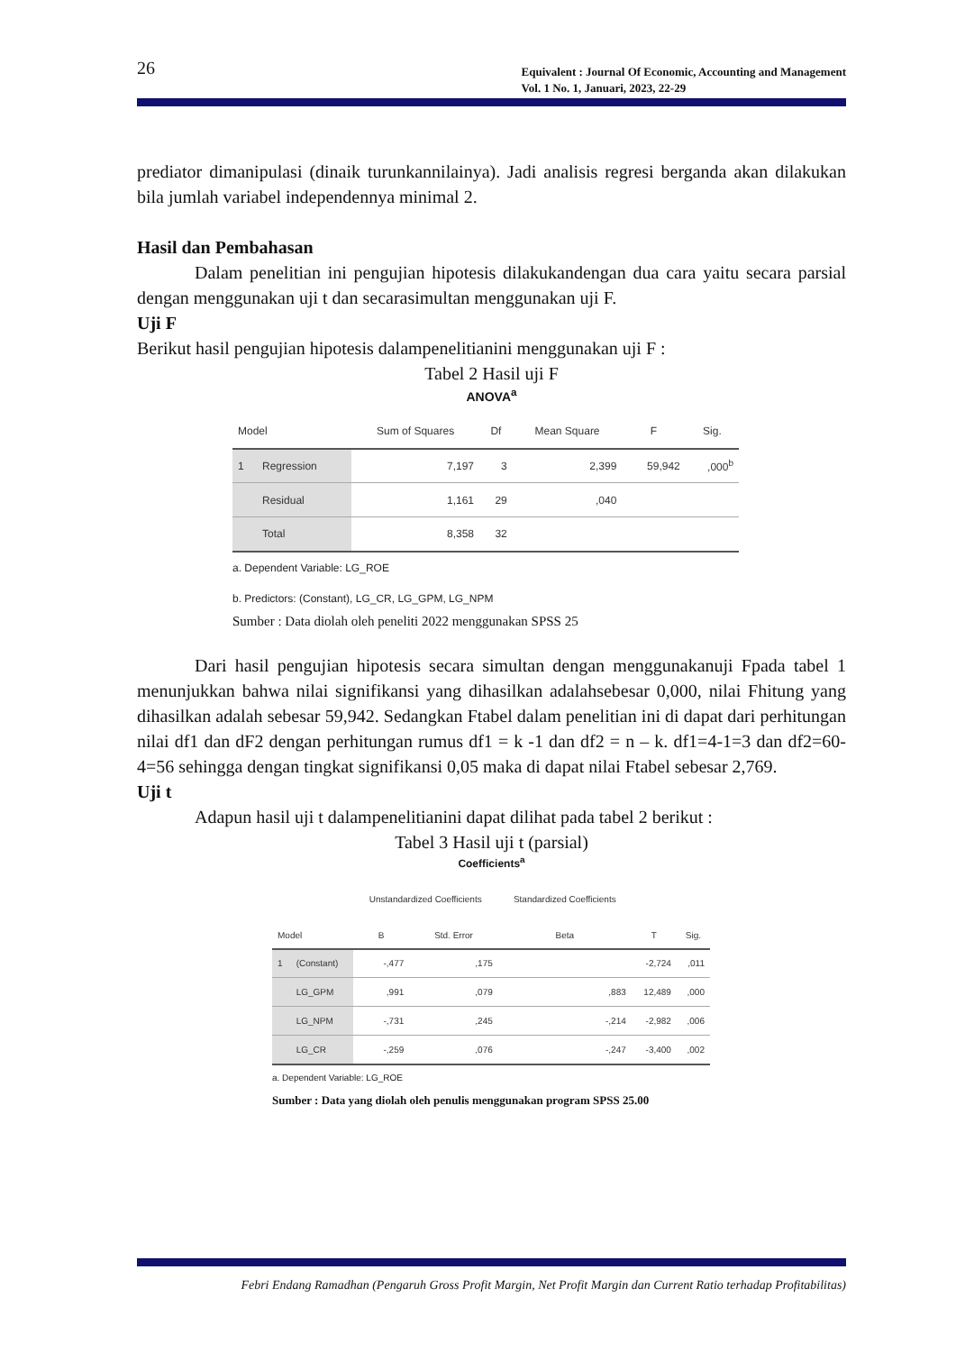26
Equivalent : Journal Of Economic, Accounting and Management
Vol. 1 No. 1, Januari, 2023, 22-29
prediator dimanipulasi (dinaik turunkannilainya). Jadi analisis regresi berganda akan dilakukan bila jumlah variabel independennya minimal 2.
Hasil dan Pembahasan
Dalam penelitian ini pengujian hipotesis dilakukandengan dua cara yaitu secara parsial dengan menggunakan uji t dan secarasimultan menggunakan uji F.
Uji F
Berikut hasil pengujian hipotesis dalampenelitianini menggunakan uji F :
Tabel 2 Hasil uji F
ANOVA<sup>a</sup>
| Model | | Sum of Squares | Df | Mean Square | F | Sig. |
| --- | --- | --- | --- | --- | --- | --- |
| 1 | Regression | 7,197 | 3 | 2,399 | 59,942 | ,000<sup>b</sup> |
| | Residual | 1,161 | 29 | ,040 | | |
| | Total | 8,358 | 32 | | | |
a. Dependent Variable: LG_ROE
b. Predictors: (Constant), LG_CR, LG_GPM, LG_NPM
Sumber : Data diolah oleh peneliti 2022 menggunakan SPSS 25
Dari hasil pengujian hipotesis secara simultan dengan menggunakanuji Fpada tabel 1 menunjukkan bahwa nilai signifikansi yang dihasilkan adalahsebesar 0,000, nilai Fhitung yang dihasilkan adalah sebesar 59,942. Sedangkan Ftabel dalam penelitian ini di dapat dari perhitungan nilai df1 dan dF2 dengan perhitungan rumus df1 = k -1 dan df2 = n – k. df1=4-1=3 dan df2=60-4=56 sehingga dengan tingkat signifikansi 0,05 maka di dapat nilai Ftabel sebesar 2,769.
Uji t
Adapun hasil uji t dalampenelitianini dapat dilihat pada tabel 2 berikut :
Tabel 3 Hasil uji t (parsial)
Coefficients<sup>a</sup>
| | | Unstandardized Coefficients | | Standardized Coefficients | | |
| --- | --- | --- | --- | --- | --- | --- |
| Model | | B | Std. Error | Beta | T | Sig. |
| 1 | (Constant) | -,477 | ,175 | | -2,724 | ,011 |
| | LG_GPM | ,991 | ,079 | ,883 | 12,489 | ,000 |
| | LG_NPM | -,731 | ,245 | -,214 | -2,982 | ,006 |
| | LG_CR | -,259 | ,076 | -,247 | -3,400 | ,002 |
a. Dependent Variable: LG_ROE
Sumber : Data yang diolah oleh penulis menggunakan program SPSS 25.00
Febri Endang Ramadhan (Pengaruh Gross Profit Margin, Net Profit Margin dan Current Ratio terhadap Profitabilitas)